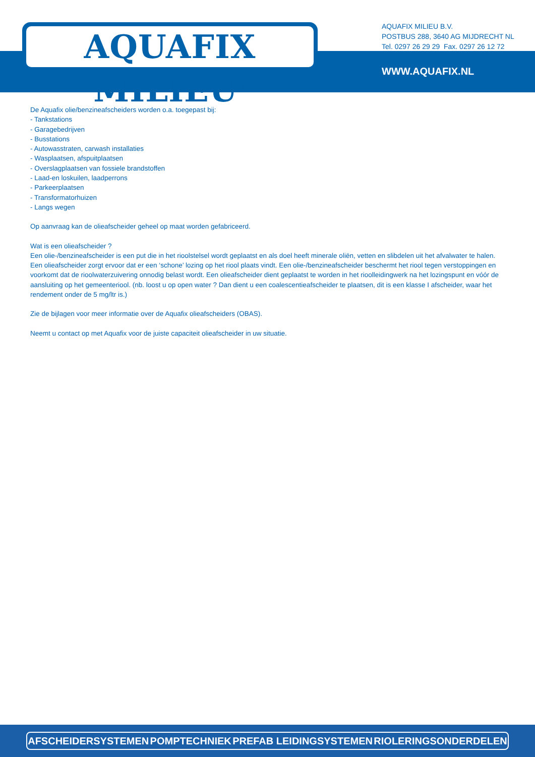AQUAFIX MILIEU<sup>®</sup>
AQUAFIX MILIEU B.V.
POSTBUS 288, 3640 AG MIJDRECHT NL
Tel. 0297 26 29 29 Fax. 0297 26 12 72
WWW.AQUAFIX.NL
De Aquafix olie/benzineafscheiders worden o.a. toegepast bij:
- Tankstations
- Garagebedrijven
- Busstations
- Autowasstraten, carwash installaties
- Wasplaatsen, afspuitplaatsen
- Overslagplaatsen van fossiele brandstoffen
- Laad-en loskuilen, laadperrons
- Parkeerplaatsen
- Transformatorhuizen
- Langs wegen
Op aanvraag kan de olieafscheider geheel op maat worden gefabriceerd.
Wat is een olieafscheider ?
Een olie-/benzineafscheider is een put die in het rioolstelsel wordt geplaatst en als doel heeft minerale oliën, vetten en slibdelen uit het afvalwater te halen. Een olieafscheider zorgt ervoor dat er een ‘schone’ lozing op het riool plaats vindt. Een olie-/benzineafscheider beschermt het riool tegen verstoppingen en voorkomt dat de rioolwaterzuivering onnodig belast wordt. Een olieafscheider dient geplaatst te worden in het rioolleidingwerk na het lozingspunt en vóór de aansluiting op het gemeenteriool. (nb. loost u op open water ? Dan dient u een coalescentieafscheider te plaatsen, dit is een klasse I afscheider, waar het rendement onder de 5 mg/ltr is.)
Zie de bijlagen voor meer informatie over de Aquafix olieafscheiders (OBAS).
Neemt u contact op met Aquafix voor de juiste capaciteit olieafscheider in uw situatie.
AFSCHEIDERSYSTEMEN POMPTECHNIEK PREFAB LEIDINGSYSTEMEN RIOLERINGSONDERDELEN